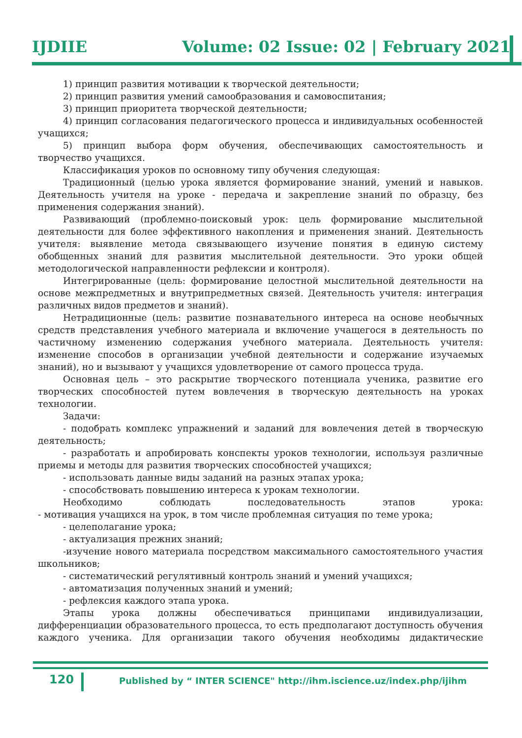IJDIIE Volume: 02 Issue: 02 | February 2021
1) принцип развития мотивации к творческой деятельности;
2) принцип развития умений самообразования и самовоспитания;
3) принцип приоритета творческой деятельности;
4) принцип согласования педагогического процесса и индивидуальных особенностей учащихся;
5) принцип выбора форм обучения, обеспечивающих самостоятельность и творчество учащихся.
Классификация уроков по основному типу обучения следующая:
Традиционный (целью урока является формирование знаний, умений и навыков. Деятельность учителя на уроке - передача и закрепление знаний по образцу, без применения содержания знаний).
Развивающий (проблемно-поисковый урок: цель формирование мыслительной деятельности для более эффективного накопления и применения знаний. Деятельность учителя: выявление метода связывающего изучение понятия в единую систему обобщенных знаний для развития мыслительной деятельности. Это уроки общей методологической направленности рефлексии и контроля).
Интегрированные (цель: формирование целостной мыслительной деятельности на основе межпредметных и внутрипредметных связей. Деятельность учителя: интеграция различных видов предметов и знаний).
Нетрадиционные (цель: развитие познавательного интереса на основе необычных средств представления учебного материала и включение учащегося в деятельность по частичному изменению содержания учебного материала. Деятельность учителя: изменение способов в организации учебной деятельности и содержание изучаемых знаний), но и вызывают у учащихся удовлетворение от самого процесса труда.
Основная цель – это раскрытие творческого потенциала ученика, развитие его творческих способностей путем вовлечения в творческую деятельность на уроках технологии.
Задачи:
- подобрать комплекс упражнений и заданий для вовлечения детей в творческую деятельность;
- разработать и апробировать конспекты уроков технологии, используя различные приемы и методы для развития творческих способностей учащихся;
- использовать данные виды заданий на разных этапах урока;
- способствовать повышению интереса к урокам технологии.
Необходимо соблюдать последовательность этапов урока:
- мотивация учащихся на урок, в том числе проблемная ситуация по теме урока;
- целеполагание урока;
- актуализация прежних знаний;
-изучение нового материала посредством максимального самостоятельного участия школьников;
- систематический регулятивный контроль знаний и умений учащихся;
- автоматизация полученных знаний и умений;
- рефлексия каждого этапа урока.
Этапы урока должны обеспечиваться принципами индивидуализации, дифференциации образовательного процесса, то есть предполагают доступность обучения каждого ученика. Для организации такого обучения необходимы дидактические
120 Published by “ INTER SCIENCE" http://ihm.iscience.uz/index.php/ijihm